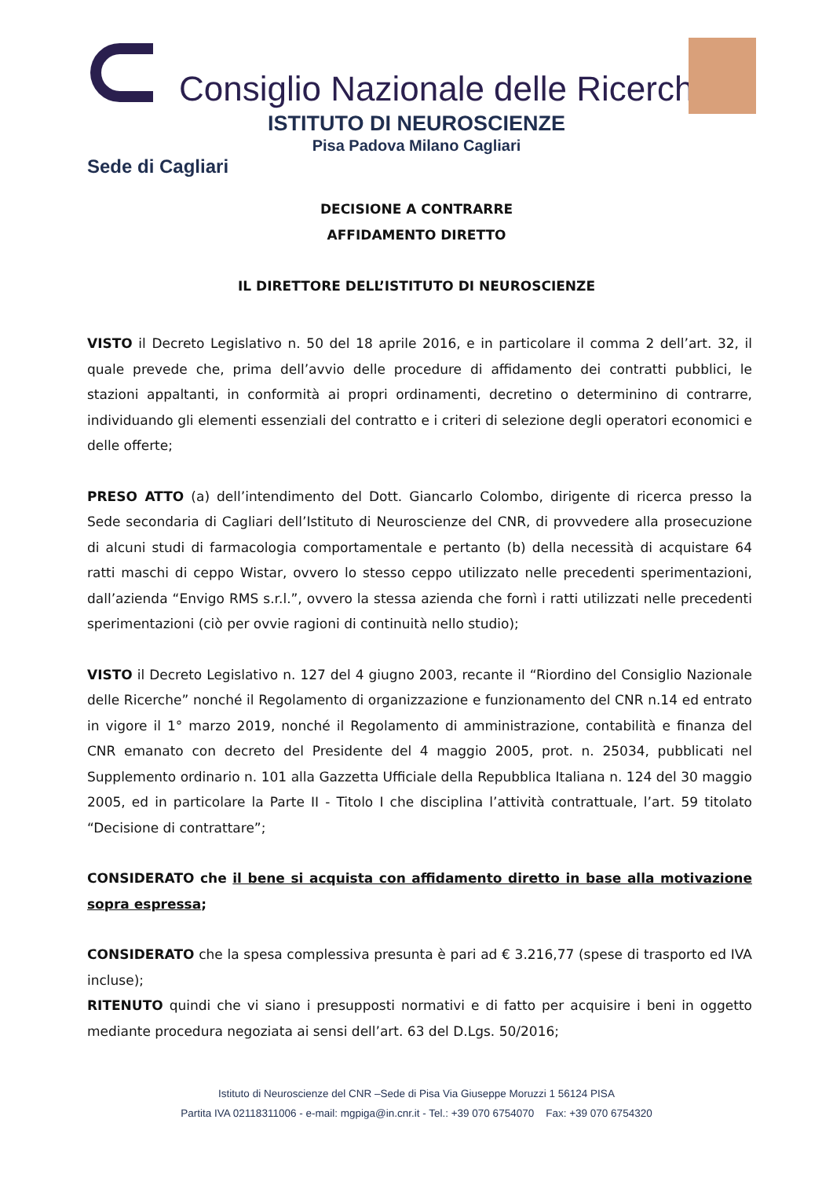Consiglio Nazionale delle Ricerche
ISTITUTO DI NEUROSCIENZE
Pisa Padova Milano Cagliari
Sede di Cagliari
DECISIONE A CONTRARRE
AFFIDAMENTO DIRETTO
IL DIRETTORE DELL’ISTITUTO DI NEUROSCIENZE
VISTO il Decreto Legislativo n. 50 del 18 aprile 2016, e in particolare il comma 2 dell’art. 32, il quale prevede che, prima dell’avvio delle procedure di affidamento dei contratti pubblici, le stazioni appaltanti, in conformità ai propri ordinamenti, decretino o determinino di contrarre, individuando gli elementi essenziali del contratto e i criteri di selezione degli operatori economici e delle offerte;
PRESO ATTO (a) dell’intendimento del Dott. Giancarlo Colombo, dirigente di ricerca presso la Sede secondaria di Cagliari dell’Istituto di Neuroscienze del CNR, di provvedere alla prosecuzione di alcuni studi di farmacologia comportamentale e pertanto (b) della necessità di acquistare 64 ratti maschi di ceppo Wistar, ovvero lo stesso ceppo utilizzato nelle precedenti sperimentazioni, dall’azienda “Envigo RMS s.r.l.”, ovvero la stessa azienda che fornì i ratti utilizzati nelle precedenti sperimentazioni (ciò per ovvie ragioni di continuità nello studio);
VISTO il Decreto Legislativo n. 127 del 4 giugno 2003, recante il “Riordino del Consiglio Nazionale delle Ricerche” nonché il Regolamento di organizzazione e funzionamento del CNR n.14 ed entrato in vigore il 1° marzo 2019, nonché il Regolamento di amministrazione, contabilità e finanza del CNR emanato con decreto del Presidente del 4 maggio 2005, prot. n. 25034, pubblicati nel Supplemento ordinario n. 101 alla Gazzetta Ufficiale della Repubblica Italiana n. 124 del 30 maggio 2005, ed in particolare la Parte II - Titolo I che disciplina l’attività contrattuale, l’art. 59 titolato “Decisione di contrattare”;
CONSIDERATO che il bene si acquista con affidamento diretto in base alla motivazione sopra espressa;
CONSIDERATO che la spesa complessiva presunta è pari ad € 3.216,77 (spese di trasporto ed IVA incluse);
RITENUTO quindi che vi siano i presupposti normativi e di fatto per acquisire i beni in oggetto mediante procedura negoziata ai sensi dell’art. 63 del D.Lgs. 50/2016;
Istituto di Neuroscienze del CNR –Sede di Pisa Via Giuseppe Moruzzi 1 56124 PISA
Partita IVA 02118311006 - e-mail: mgpiga@in.cnr.it - Tel.: +39 070 6754070 Fax: +39 070 6754320